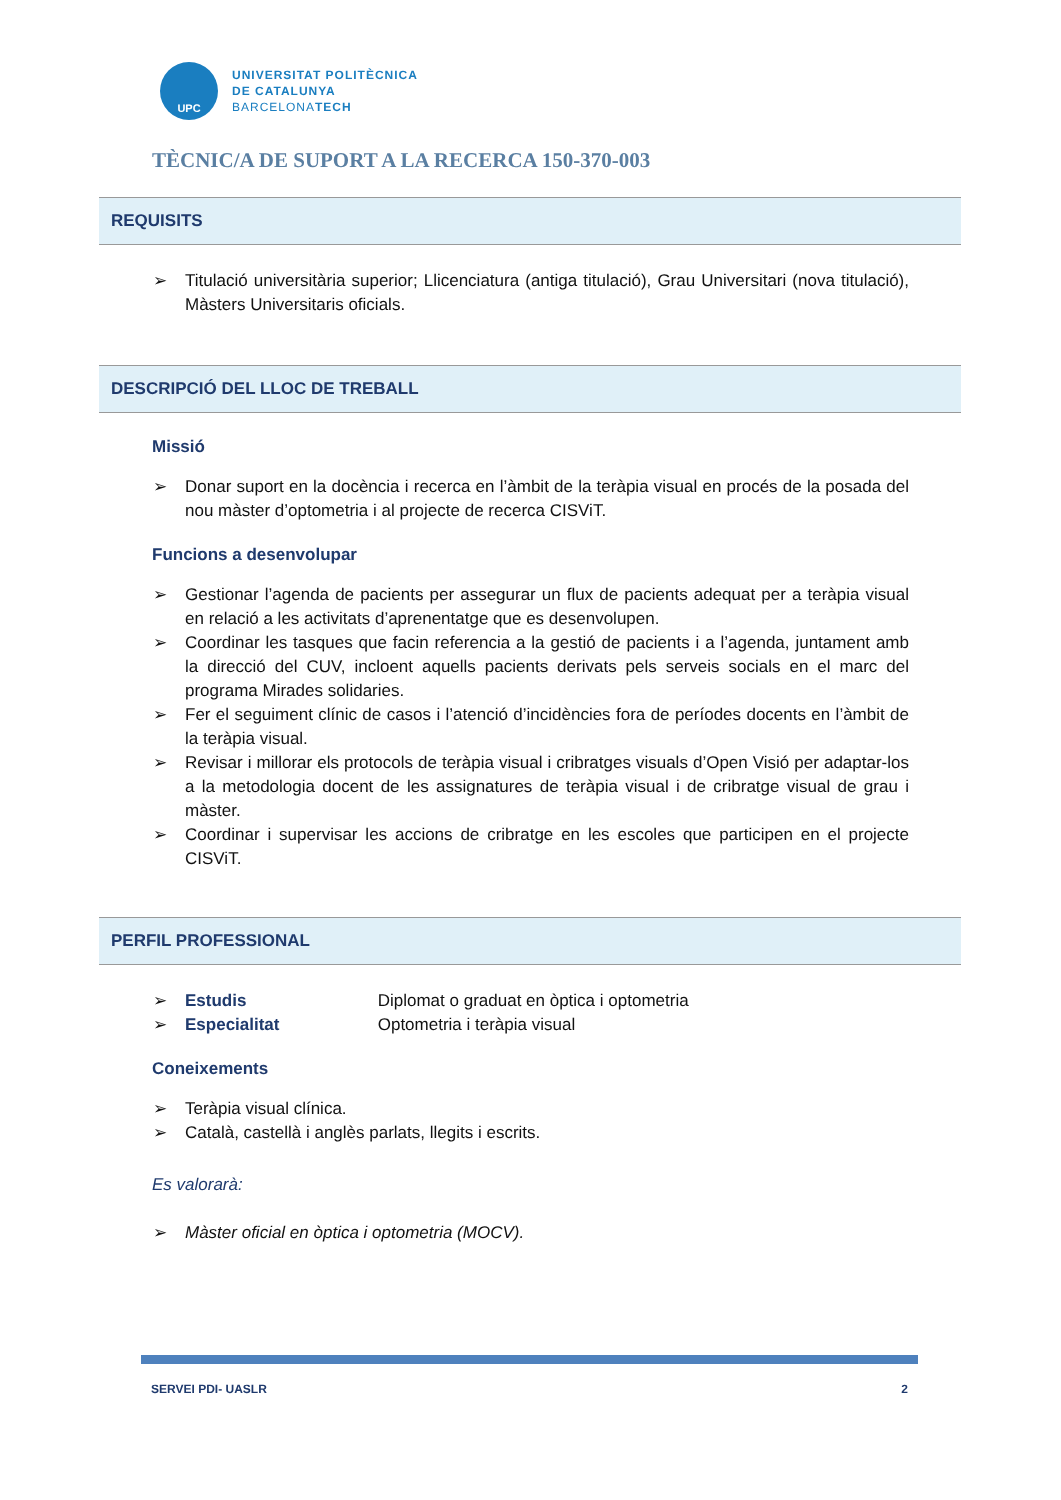UPC
UNIVERSITAT POLITÈCNICA
DE CATALUNYA
BARCELONATECH
TÈCNIC/A DE SUPORT A LA RECERCA 150-370-003
REQUISITS
➢ Titulació universitària superior; Llicenciatura (antiga titulació), Grau Universitari (nova titulació), Màsters Universitaris oficials.
DESCRIPCIÓ DEL LLOC DE TREBALL
Missió
➢ Donar suport en la docència i recerca en l’àmbit de la teràpia visual en procés de la posada del nou màster d’optometria i al projecte de recerca CISViT.
Funcions a desenvolupar
➢ Gestionar l’agenda de pacients per assegurar un flux de pacients adequat per a teràpia visual en relació a les activitats d’aprenentatge que es desenvolupen.
➢ Coordinar les tasques que facin referencia a la gestió de pacients i a l’agenda, juntament amb la direcció del CUV, incloent aquells pacients derivats pels serveis socials en el marc del programa Mirades solidaries.
➢ Fer el seguiment clínic de casos i l’atenció d’incidències fora de períodes docents en l’àmbit de la teràpia visual.
➢ Revisar i millorar els protocols de teràpia visual i cribratges visuals d’Open Visió per adaptar-los a la metodologia docent de les assignatures de teràpia visual i de cribratge visual de grau i màster.
➢ Coordinar i supervisar les accions de cribratge en les escoles que participen en el projecte CISViT.
PERFIL PROFESSIONAL
➢ Estudis Diplomat o graduat en òptica i optometria
➢ Especialitat Optometria i teràpia visual
Coneixements
➢ Teràpia visual clínica.
➢ Català, castellà i anglès parlats, llegits i escrits.
Es valorarà:
➢ Màster oficial en òptica i optometria (MOCV).
SERVEI PDI- UASLR 2